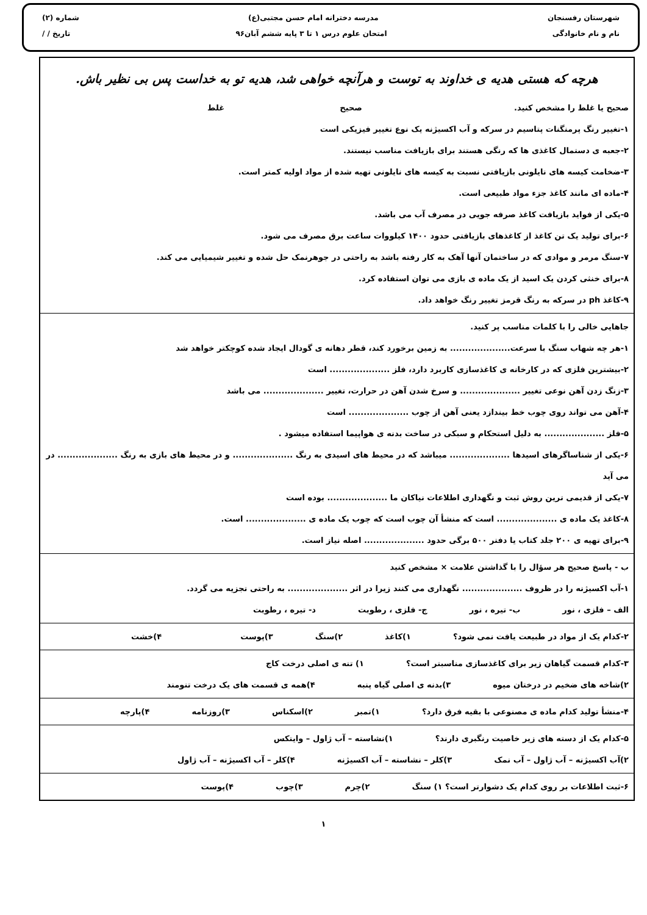شهرستان رفسنجان مدرسه دخترانه امام حسن مجتبی(ع) شماره (۲)
نام و نام خانوادگی امتحان علوم درس ۱ تا ۳ پایه ششم آبان۹۶ تاریخ / /
هرچه که هستی هدیه ی خداوند به توست و هرآنچه خواهی شد، هدیه تو به خداست پس بی نظیر باش.
صحیح یا غلط را مشخص کنید. صحیح غلط
۱-تغییر رنگ پرمنگنات پتاسیم در سرکه و آب اکسیژنه یک نوع تغییر فیزیکی است
۲-جعبه ی دستمال کاغذی ها که رنگی هستند برای بازیافت مناسب نیستند.
۳-ضخامت کیسه های نایلونی بازیافتی نسبت به کیسه های نایلونی تهیه شده از مواد اولیه کمتر است.
۴-ماده ای مانند کاغذ جزء مواد طبیعی است.
۵-یکی از فواید بازیافت کاغذ صرفه جویی در مصرف آب می باشد.
۶-برای تولید یک تن کاغذ از کاغذهای بازیافتی حدود ۱۴۰۰ کیلووات ساعت برق مصرف می شود.
۷-سنگ مرمر و موادی که در ساختمان آنها آهک به کار رفته باشد به راحتی در جوهرنمک حل شده و تغییر شیمیایی می کند.
۸-برای خنثی کردن یک اسید از یک ماده ی بازی می توان استفاده کرد.
۹-کاغذ ph در سرکه به رنگ قرمز تغییر رنگ خواهد داد.
جاهایی خالی را با کلمات مناسب پر کنید.
۱-هر چه شهاب سنگ با سرعت.................... به زمین برخورد کند، قطر دهانه ی گودال ایجاد شده کوچکتر خواهد شد
۲-بیشترین فلزی که در کارخانه ی کاغذسازی کاربرد دارد، فلز .................... است
۳-زنگ زدن آهن نوعی تغییر .................... و سرخ شدن آهن در حرارت، تغییر .................... می باشد
۴-آهن می تواند روی چوب خط بیندازد یعنی آهن از چوب .................... است
۵-فلز .................... به دلیل استحکام و سبکی در ساخت بدنه ی هواپیما استفاده میشود .
۶-یکی از شناساگرهای اسیدها .................... میباشد که در محیط های اسیدی به رنگ .................... و در محیط های بازی به رنگ .................... در می آید
۷-یکی از قدیمی ترین روش ثبت و نگهداری اطلاعات نیاکان ما .................... بوده است
۸-کاغذ یک ماده ی .................... است که منشأ آن چوب است که چوب یک ماده ی .................... است.
۹-برای تهیه ی ۲۰۰ جلد کتاب یا دفتر ۵۰۰ برگی حدود .................... اصله نیاز است.
ب - پاسخ صحیح هر سؤال را با گذاشتن علامت × مشخص کنید
۱-آب اکسیژنه را در ظروف .................... نگهداری می کنند زیرا در اثر .................... به راحتی تجزیه می گردد.
الف – فلزی ، نور ب- تیره ، نور ج- فلزی ، رطوبت د- تیره ، رطوبت
۲-کدام یک از مواد در طبیعت یافت نمی شود؟ ۱)کاغذ ۲)سنگ ۳)پوست ۴)خشت
۳-کدام قسمت گیاهان زیر برای کاغذسازی مناسبتر است؟ ۱) تنه ی اصلی درخت کاج
۲)شاخه های ضخیم در درختان میوه ۳)بدنه ی اصلی گیاه پنبه ۴)همه ی قسمت های یک درخت تنومند
۴-منشأ تولید کدام ماده ی مصنوعی با بقیه فرق دارد؟ ۱)تمبر ۲)اسکناس ۳)روزنامه ۴)پارچه
۵-کدام یک از دسته های زیر خاصیت رنگبری دارند؟ ۱)نشاسته – آب ژاول – وایتکس
۲)آب اکسیژنه – آب ژاول – آب نمک ۳)کلر – نشاسته – آب اکسیژنه ۴)کلر – آب اکسیژنه – آب ژاول
۶-ثبت اطلاعات بر روی کدام یک دشوارتر است؟ ۱) سنگ ۲)چرم ۳)چوب ۴)پوست
۱